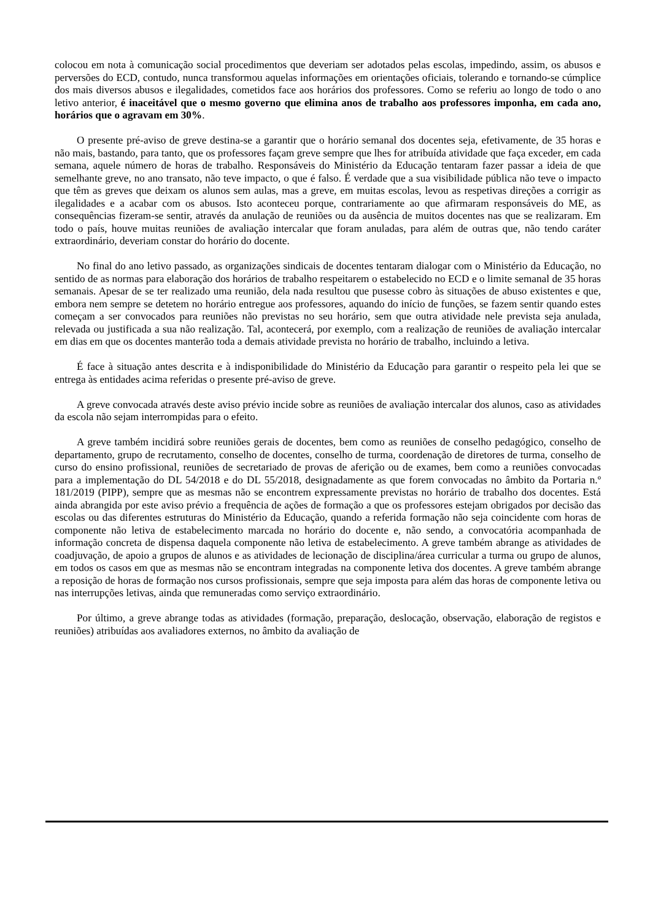colocou em nota à comunicação social procedimentos que deveriam ser adotados pelas escolas, impedindo, assim, os abusos e perversões do ECD, contudo, nunca transformou aquelas informações em orientações oficiais, tolerando e tornando-se cúmplice dos mais diversos abusos e ilegalidades, cometidos face aos horários dos professores. Como se referiu ao longo de todo o ano letivo anterior, é inaceitável que o mesmo governo que elimina anos de trabalho aos professores imponha, em cada ano, horários que o agravam em 30%.
O presente pré-aviso de greve destina-se a garantir que o horário semanal dos docentes seja, efetivamente, de 35 horas e não mais, bastando, para tanto, que os professores façam greve sempre que lhes for atribuída atividade que faça exceder, em cada semana, aquele número de horas de trabalho. Responsáveis do Ministério da Educação tentaram fazer passar a ideia de que semelhante greve, no ano transato, não teve impacto, o que é falso. É verdade que a sua visibilidade pública não teve o impacto que têm as greves que deixam os alunos sem aulas, mas a greve, em muitas escolas, levou as respetivas direções a corrigir as ilegalidades e a acabar com os abusos. Isto aconteceu porque, contrariamente ao que afirmaram responsáveis do ME, as consequências fizeram-se sentir, através da anulação de reuniões ou da ausência de muitos docentes nas que se realizaram. Em todo o país, houve muitas reuniões de avaliação intercalar que foram anuladas, para além de outras que, não tendo caráter extraordinário, deveriam constar do horário do docente.
No final do ano letivo passado, as organizações sindicais de docentes tentaram dialogar com o Ministério da Educação, no sentido de as normas para elaboração dos horários de trabalho respeitarem o estabelecido no ECD e o limite semanal de 35 horas semanais. Apesar de se ter realizado uma reunião, dela nada resultou que pusesse cobro às situações de abuso existentes e que, embora nem sempre se detetem no horário entregue aos professores, aquando do início de funções, se fazem sentir quando estes começam a ser convocados para reuniões não previstas no seu horário, sem que outra atividade nele prevista seja anulada, relevada ou justificada a sua não realização. Tal, acontecerá, por exemplo, com a realização de reuniões de avaliação intercalar em dias em que os docentes manterão toda a demais atividade prevista no horário de trabalho, incluindo a letiva.
É face à situação antes descrita e à indisponibilidade do Ministério da Educação para garantir o respeito pela lei que se entrega às entidades acima referidas o presente pré-aviso de greve.
A greve convocada através deste aviso prévio incide sobre as reuniões de avaliação intercalar dos alunos, caso as atividades da escola não sejam interrompidas para o efeito.
A greve também incidirá sobre reuniões gerais de docentes, bem como as reuniões de conselho pedagógico, conselho de departamento, grupo de recrutamento, conselho de docentes, conselho de turma, coordenação de diretores de turma, conselho de curso do ensino profissional, reuniões de secretariado de provas de aferição ou de exames, bem como a reuniões convocadas para a implementação do DL 54/2018 e do DL 55/2018, designadamente as que forem convocadas no âmbito da Portaria n.º 181/2019 (PIPP), sempre que as mesmas não se encontrem expressamente previstas no horário de trabalho dos docentes. Está ainda abrangida por este aviso prévio a frequência de ações de formação a que os professores estejam obrigados por decisão das escolas ou das diferentes estruturas do Ministério da Educação, quando a referida formação não seja coincidente com horas de componente não letiva de estabelecimento marcada no horário do docente e, não sendo, a convocatória acompanhada de informação concreta de dispensa daquela componente não letiva de estabelecimento. A greve também abrange as atividades de coadjuvação, de apoio a grupos de alunos e as atividades de lecionação de disciplina/área curricular a turma ou grupo de alunos, em todos os casos em que as mesmas não se encontram integradas na componente letiva dos docentes. A greve também abrange a reposição de horas de formação nos cursos profissionais, sempre que seja imposta para além das horas de componente letiva ou nas interrupções letivas, ainda que remuneradas como serviço extraordinário.
Por último, a greve abrange todas as atividades (formação, preparação, deslocação, observação, elaboração de registos e reuniões) atribuídas aos avaliadores externos, no âmbito da avaliação de